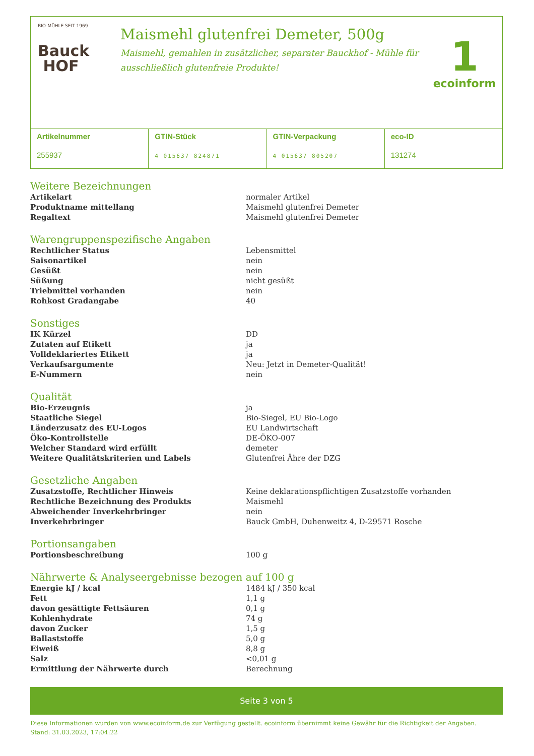BIO-MÜHLE SEIT 1969
Bauck
HOF
Maismehl glutenfrei Demeter, 500g
Maismehl, gemahlen in zusätzlicher, separater Bauckhof - Mühle für ausschließlich glutenfreie Produkte!
1
ecoinform
Artikelnummer
255937
GTIN-Stück
4 015637 824871
GTIN-Verpackung
4 015637 805207
eco-ID
131274
Weitere Bezeichnungen
| Artikelart | normaler Artikel |
| Produktname mittellang | Maismehl glutenfrei Demeter |
| Regaltext | Maismehl glutenfrei Demeter |
Warengruppenspezifische Angaben
| Rechtlicher Status | Lebensmittel |
| Saisonartikel | nein |
| Gesüßt | nein |
| Süßung | nicht gesüßt |
| Triebmittel vorhanden | nein |
| Rohkost Gradangabe | 40 |
Sonstiges
| IK Kürzel | DD |
| Zutaten auf Etikett | ja |
| Volldeklariertes Etikett | ja |
| Verkaufsargumente | Neu: Jetzt in Demeter-Qualität! |
| E-Nummern | nein |
Qualität
| Bio-Erzeugnis | ja |
| Staatliche Siegel | Bio-Siegel, EU Bio-Logo |
| Länderzusatz des EU-Logos | EU Landwirtschaft |
| Öko-Kontrollstelle | DE-ÖKO-007 |
| Welcher Standard wird erfüllt | demeter |
| Weitere Qualitätskriterien und Labels | Glutenfrei Ähre der DZG |
Gesetzliche Angaben
| Zusatzstoffe, Rechtlicher Hinweis | Keine deklarationspflichtigen Zusatzstoffe vorhanden |
| Rechtliche Bezeichnung des Produkts | Maismehl |
| Abweichender Inverkehrbringer | nein |
| Inverkehrbringer | Bauck GmbH, Duhenweitz 4, D-29571 Rosche |
Portionsangaben
| Portionsbeschreibung | 100 g |
Nährwerte & Analyseergebnisse bezogen auf 100 g
| Energie kJ / kcal | 1484 kJ / 350 kcal |
| Fett | 1,1 g |
| davon gesättigte Fettsäuren | 0,1 g |
| Kohlenhydrate | 74 g |
| davon Zucker | 1,5 g |
| Ballaststoffe | 5,0 g |
| Eiweiß | 8,8 g |
| Salz | <0,01 g |
| Ermittlung der Nährwerte durch | Berechnung |
Seite 3 von 5
Diese Informationen wurden von www.ecoinform.de zur Verfügung gestellt. ecoinform übernimmt keine Gewähr für die Richtigkeit der Angaben.
Stand: 31.03.2023, 17:04:22